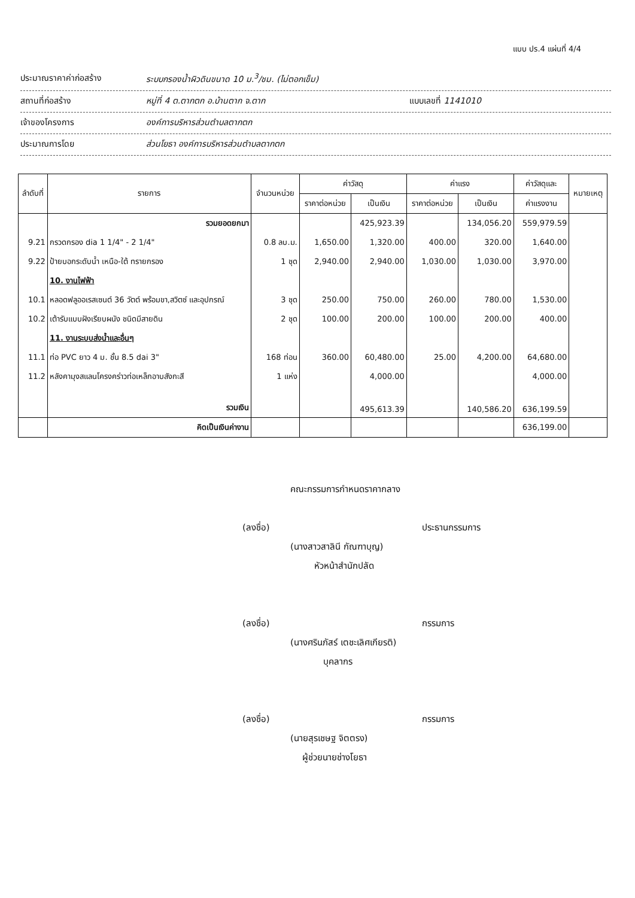แบบ ปร.4 แผ่นที่ 4/4
ประมาณราคาค่าก่อสร้าง ระบบกรองน้ำผิวดินขนาด 10 ม.<sup>3</sup>/ชม. (ไม่ตอกเข็ม)
สถานที่ก่อสร้าง หมู่ที่ 4 ต.ตากตก อ.บ้านตาก จ.ตาก แบบเลขที่ 1141010
เจ้าของโครงการ องค์การบริหารส่วนตำบลตากตก
ประมาณการโดย ส่วนโยธา องค์การบริหารส่วนตำบลตากตก
| ลำดับที่ | รายการ | จำนวนหน่วย | ค่าวัสดุ | | ค่าแรง | | ค่าวัสดุและ | หมายเหตุ |
| --- | --- | --- | --- | --- | --- | --- | --- | --- |
| | | | ราคาต่อหน่วย | เป็นเงิน | ราคาต่อหน่วย | เป็นเงิน | ค่าแรงงาน | |
| | รวมยอดยกมา | | | 425,923.39 | | 134,056.20 | 559,979.59 | |
| 9.21 | กรวดกรอง dia 1 1/4" - 2 1/4" | 0.8 ลบ.ม. | 1,650.00 | 1,320.00 | 400.00 | 320.00 | 1,640.00 | |
| 9.22 | ป้ายบอกระดับน้ำ เหนือ-ใต้ ทรายกรอง | 1 ชุด | 2,940.00 | 2,940.00 | 1,030.00 | 1,030.00 | 3,970.00 | |
| | 10. งานไฟฟ้า | | | | | | | |
| 10.1 | หลอดฟลูออเรสเซนต์ 36 วัตต์ พร้อมขา,สวิตซ์ และอุปกรณ์ | 3 ชุด | 250.00 | 750.00 | 260.00 | 780.00 | 1,530.00 | |
| 10.2 | เต้ารับแบบฝังเรียบผนัง ชนิดมีสายดิน | 2 ชุด | 100.00 | 200.00 | 100.00 | 200.00 | 400.00 | |
| | 11. งานระบบส่งน้ำและอื่นๆ | | | | | | | |
| 11.1 | ท่อ PVC ยาว 4 ม. ชั้น 8.5 dai 3" | 168 ท่อน | 360.00 | 60,480.00 | 25.00 | 4,200.00 | 64,680.00 | |
| 11.2 | หลังคามุงสแลนโครงคร่าวท่อเหล็กอาบสังกะสี | 1 แห่ง | | 4,000.00 | | | 4,000.00 | |
| | รวมเงิน | | | 495,613.39 | | 140,586.20 | 636,199.59 | |
| | คิดเป็นเงินค่างาน | | | | | | 636,199.00 | |
คณะกรรมการกำหนดราคากลาง
(ลงชื่อ) ประธานกรรมการ
(นางสาวสาลินี กัณฑาบุญ)
หัวหน้าสำนักปลัด
(ลงชื่อ) กรรมการ
(นางศรินภัสร์ เตชะเลิศเกียรติ)
บุคลากร
(ลงชื่อ) กรรมการ
(นายสุรเชษฐ จิตตรง)
ผู้ช่วยนายช่างโยธา